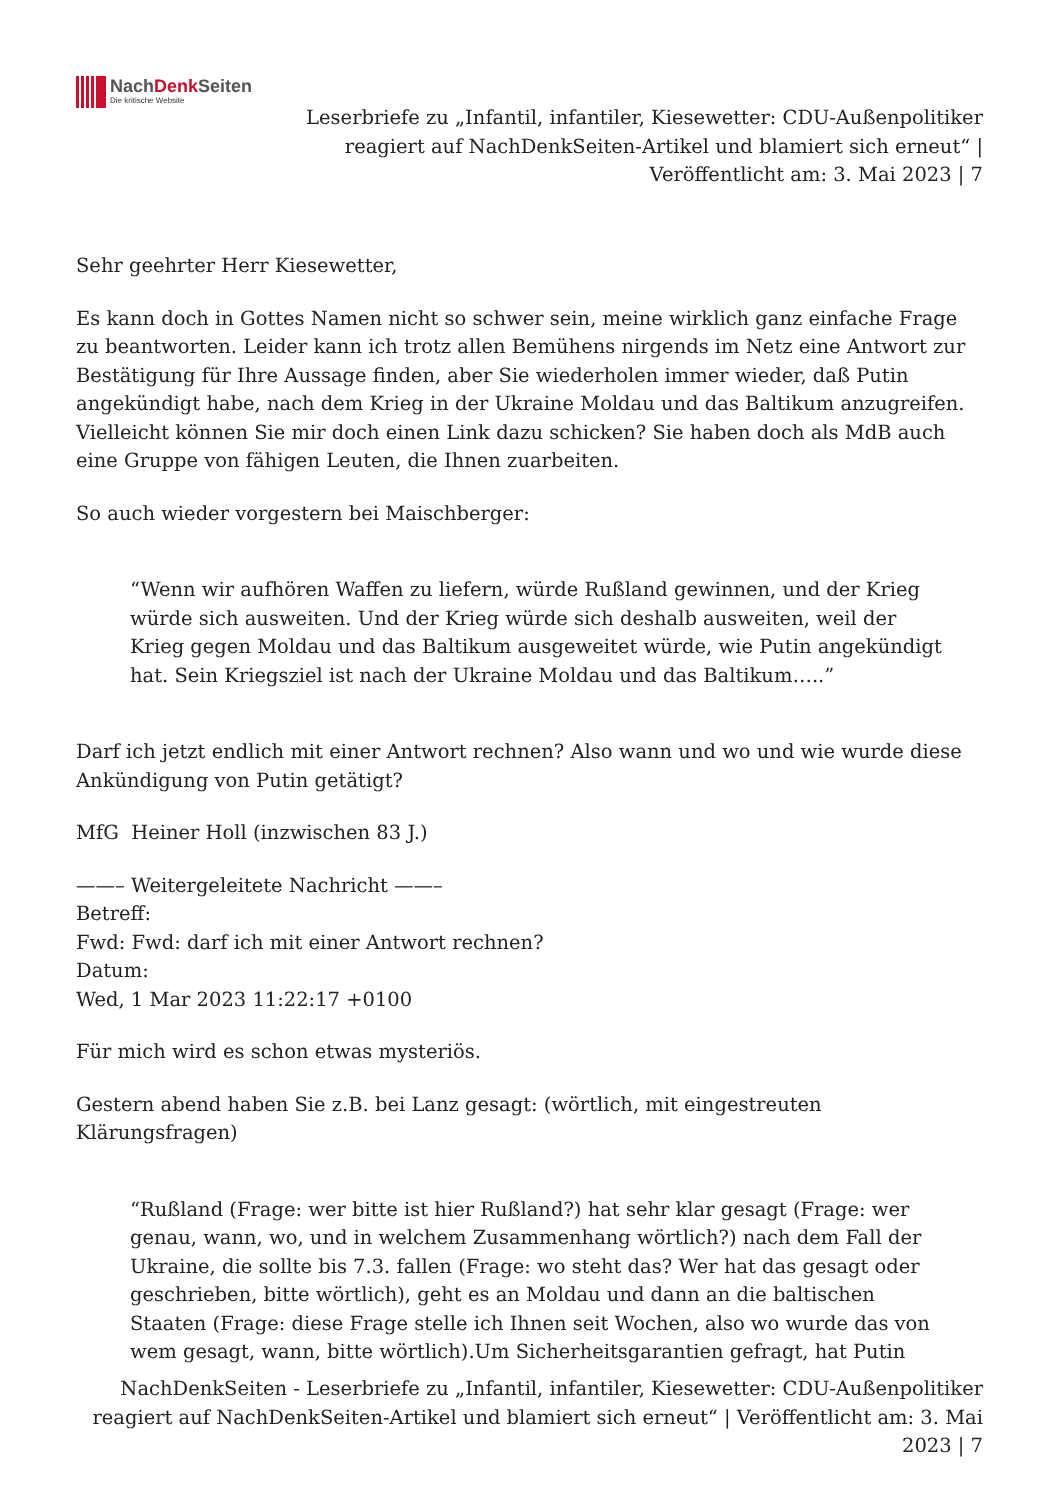NachDenk Seiten
Die kritische Website
Leserbriefe zu „Infantil, infantiler, Kiesewetter: CDU-Außenpolitiker reagiert auf NachDenkSeiten-Artikel und blamiert sich erneut“ | Veröffentlicht am: 3. Mai 2023 | 7
Sehr geehrter Herr Kiesewetter,
Es kann doch in Gottes Namen nicht so schwer sein, meine wirklich ganz einfache Frage zu beantworten. Leider kann ich trotz allen Bemühens nirgends im Netz eine Antwort zur Bestätigung für Ihre Aussage finden, aber Sie wiederholen immer wieder, daß Putin angekündigt habe, nach dem Krieg in der Ukraine Moldau und das Baltikum anzugreifen. Vielleicht können Sie mir doch einen Link dazu schicken? Sie haben doch als MdB auch eine Gruppe von fähigen Leuten, die Ihnen zuarbeiten.
So auch wieder vorgestern bei Maischberger:
“Wenn wir aufhören Waffen zu liefern, würde Rußland gewinnen, und der Krieg würde sich ausweiten. Und der Krieg würde sich deshalb ausweiten, weil der Krieg gegen Moldau und das Baltikum ausgeweitet würde, wie Putin angekündigt hat. Sein Kriegsziel ist nach der Ukraine Moldau und das Baltikum…..”
Darf ich jetzt endlich mit einer Antwort rechnen? Also wann und wo und wie wurde diese Ankündigung von Putin getätigt?
MfG Heiner Holl (inzwischen 83 J.)
——– Weitergeleitete Nachricht ——–
Betreff:
Fwd: Fwd: darf ich mit einer Antwort rechnen?
Datum:
Wed, 1 Mar 2023 11:22:17 +0100
Für mich wird es schon etwas mysteriös.
Gestern abend haben Sie z.B. bei Lanz gesagt: (wörtlich, mit eingestreuten Klärungsfragen)
“Rußland (Frage: wer bitte ist hier Rußland?) hat sehr klar gesagt (Frage: wer genau, wann, wo, und in welchem Zusammenhang wörtlich?) nach dem Fall der Ukraine, die sollte bis 7.3. fallen (Frage: wo steht das? Wer hat das gesagt oder geschrieben, bitte wörtlich), geht es an Moldau und dann an die baltischen Staaten (Frage: diese Frage stelle ich Ihnen seit Wochen, also wo wurde das von wem gesagt, wann, bitte wörtlich).Um Sicherheitsgarantien gefragt, hat Putin
NachDenkSeiten - Leserbriefe zu „Infantil, infantiler, Kiesewetter: CDU-Außenpolitiker reagiert auf NachDenkSeiten-Artikel und blamiert sich erneut“ | Veröffentlicht am: 3. Mai 2023 | 7